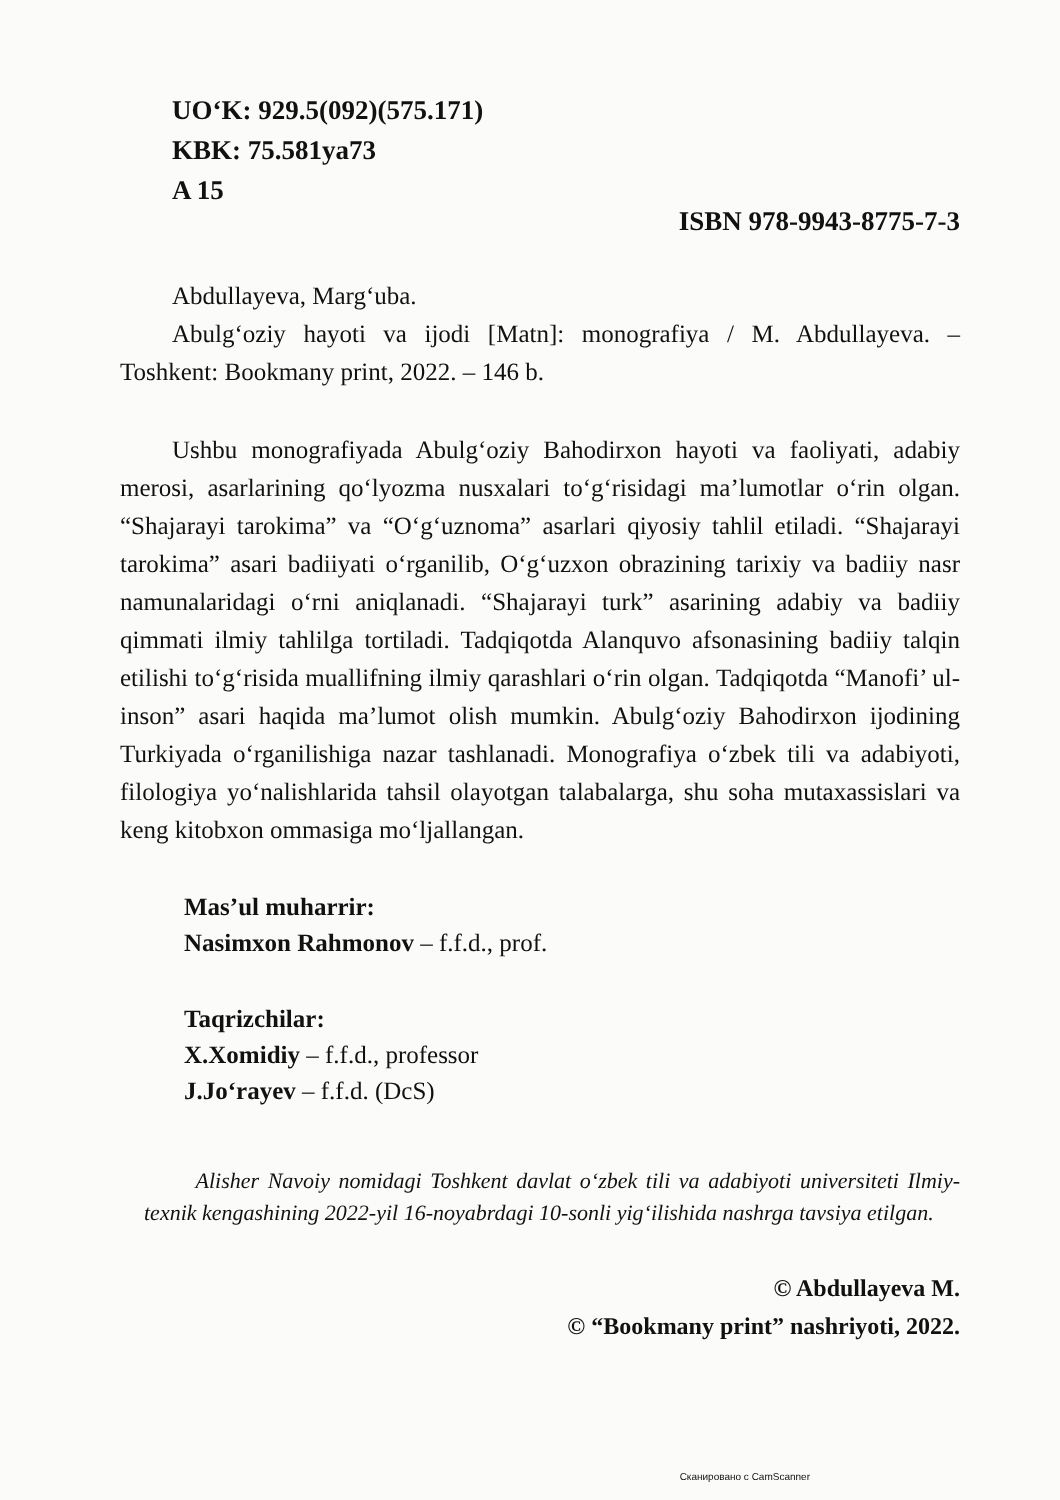UO‘K: 929.5(092)(575.171)
KBK: 75.581ya73
A 15
ISBN 978-9943-8775-7-3
Abdullayeva, Marg‘uba.
Abulg‘oziy hayoti va ijodi [Matn]: monografiya / M. Abdullayeva. – Toshkent: Bookmany print, 2022. – 146 b.
Ushbu monografiyada Abulg‘oziy Bahodirxon hayoti va faoliyati, adabiy merosi, asarlarining qo‘lyozma nusxalari to‘g‘risidagi ma’lumotlar o‘rin olgan. “Shajarayi tarokima” va “O‘g‘uznoma” asarlari qiyosiy tahlil etiladi. “Shajarayi tarokima” asari badiiyati o‘rganilib, O‘g‘uzxon obrazining tarixiy va badiiy nasr namunalaridagi o‘rni aniqlanadi. “Shajarayi turk” asarining adabiy va badiiy qimmati ilmiy tahlilga tortiladi. Tadqiqotda Alanquvo afsonasining badiiy talqin etilishi to‘g‘risida muallifning ilmiy qarashlari o‘rin olgan. Tadqiqotda “Manofi’ ul-inson” asari haqida ma’lumot olish mumkin. Abulg‘oziy Bahodirxon ijodining Turkiyada o‘rganilishiga nazar tashlanadi. Monografiya o‘zbek tili va adabiyoti, filologiya yo‘nalishlarida tahsil olayotgan talabalarga, shu soha mutaxassislari va keng kitobxon ommasiga mo‘ljallangan.
Mas’ul muharrir:
Nasimxon Rahmonov – f.f.d., prof.
Taqrizchilar:
X.Xomidiy – f.f.d., professor
J.Jo‘rayev – f.f.d. (DcS)
Alisher Navoiy nomidagi Toshkent davlat o‘zbek tili va adabiyoti universiteti Ilmiy-texnik kengashining 2022-yil 16-noyabrdagi 10-sonli yig‘ilishida nashrga tavsiya etilgan.
© Abdullayeva M.
© “Bookmany print” nashriyoti, 2022.
Сканировано с CamScanner